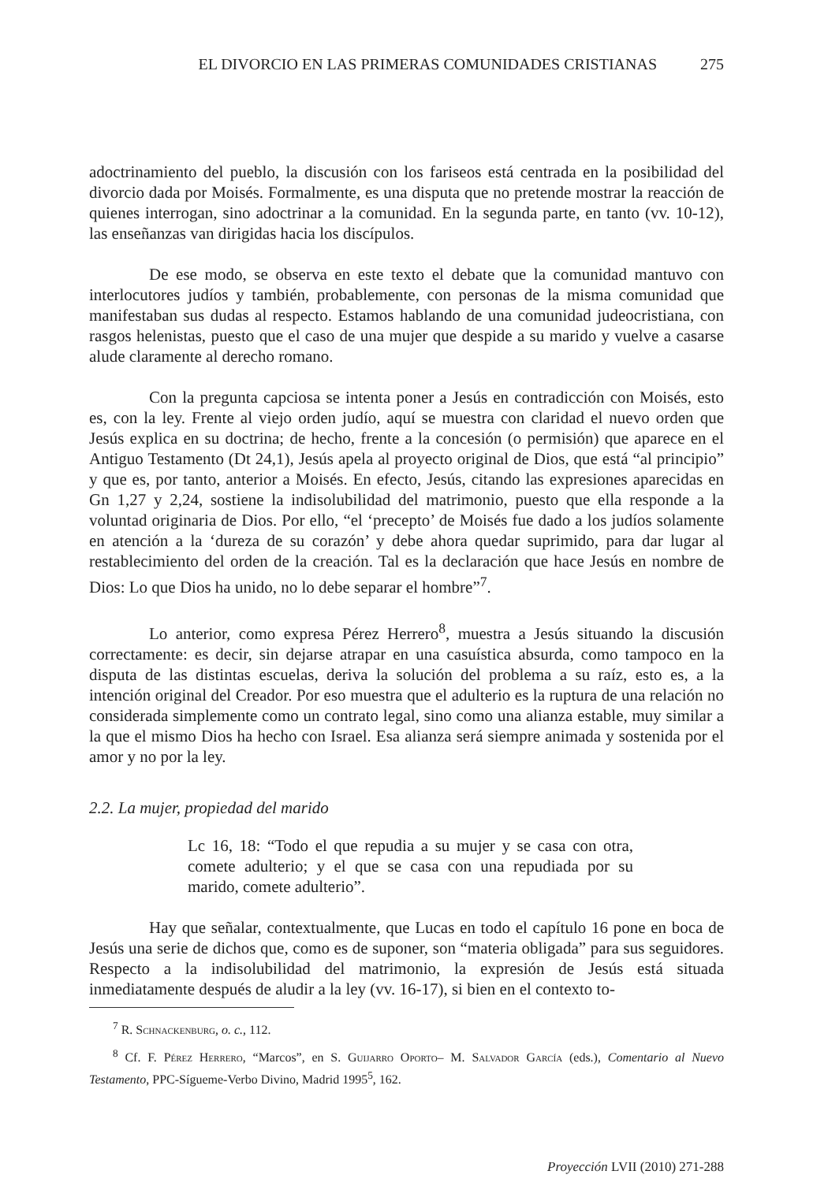EL DIVORCIO EN LAS PRIMERAS COMUNIDADES CRISTIANAS 275
adoctrinamiento del pueblo, la discusión con los fariseos está centrada en la posibilidad del divorcio dada por Moisés. Formalmente, es una disputa que no pretende mostrar la reacción de quienes interrogan, sino adoctrinar a la comunidad. En la segunda parte, en tanto (vv. 10-12), las enseñanzas van dirigidas hacia los discípulos.
De ese modo, se observa en este texto el debate que la comunidad mantuvo con interlocutores judíos y también, probablemente, con personas de la misma comunidad que manifestaban sus dudas al respecto. Estamos hablando de una comunidad judeocristiana, con rasgos helenistas, puesto que el caso de una mujer que despide a su marido y vuelve a casarse alude claramente al derecho romano.
Con la pregunta capciosa se intenta poner a Jesús en contradicción con Moisés, esto es, con la ley. Frente al viejo orden judío, aquí se muestra con claridad el nuevo orden que Jesús explica en su doctrina; de hecho, frente a la concesión (o permisión) que aparece en el Antiguo Testamento (Dt 24,1), Jesús apela al proyecto original de Dios, que está “al principio” y que es, por tanto, anterior a Moisés. En efecto, Jesús, citando las expresiones aparecidas en Gn 1,27 y 2,24, sostiene la indisolubilidad del matrimonio, puesto que ella responde a la voluntad originaria de Dios. Por ello, “el ‘precepto’ de Moisés fue dado a los judíos solamente en atención a la ‘dureza de su corazón’ y debe ahora quedar suprimido, para dar lugar al restablecimiento del orden de la creación. Tal es la declaración que hace Jesús en nombre de Dios: Lo que Dios ha unido, no lo debe separar el hombre”<sup>7</sup>.
Lo anterior, como expresa Pérez Herrero<sup>8</sup>, muestra a Jesús situando la discusión correctamente: es decir, sin dejarse atrapar en una casuística absurda, como tampoco en la disputa de las distintas escuelas, deriva la solución del problema a su raíz, esto es, a la intención original del Creador. Por eso muestra que el adulterio es la ruptura de una relación no considerada simplemente como un contrato legal, sino como una alianza estable, muy similar a la que el mismo Dios ha hecho con Israel. Esa alianza será siempre animada y sostenida por el amor y no por la ley.
2.2. La mujer, propiedad del marido
Lc 16, 18: “Todo el que repudia a su mujer y se casa con otra, comete adulterio; y el que se casa con una repudiada por su marido, comete adulterio”.
Hay que señalar, contextualmente, que Lucas en todo el capítulo 16 pone en boca de Jesús una serie de dichos que, como es de suponer, son “materia obligada” para sus seguidores. Respecto a la indisolubilidad del matrimonio, la expresión de Jesús está situada inmediatamente después de aludir a la ley (vv. 16-17), si bien en el contexto to-
<sup>7</sup> R. Schnackenburg, o. c., 112.
<sup>8</sup> Cf. F. Pérez Herrero, “Marcos”, en S. Guijarro Oporto– M. Salvador García (eds.), Comentario al Nuevo Testamento, PPC-Sígueme-Verbo Divino, Madrid 1995<sup>5</sup>, 162.
Proyección LVII (2010) 271-288